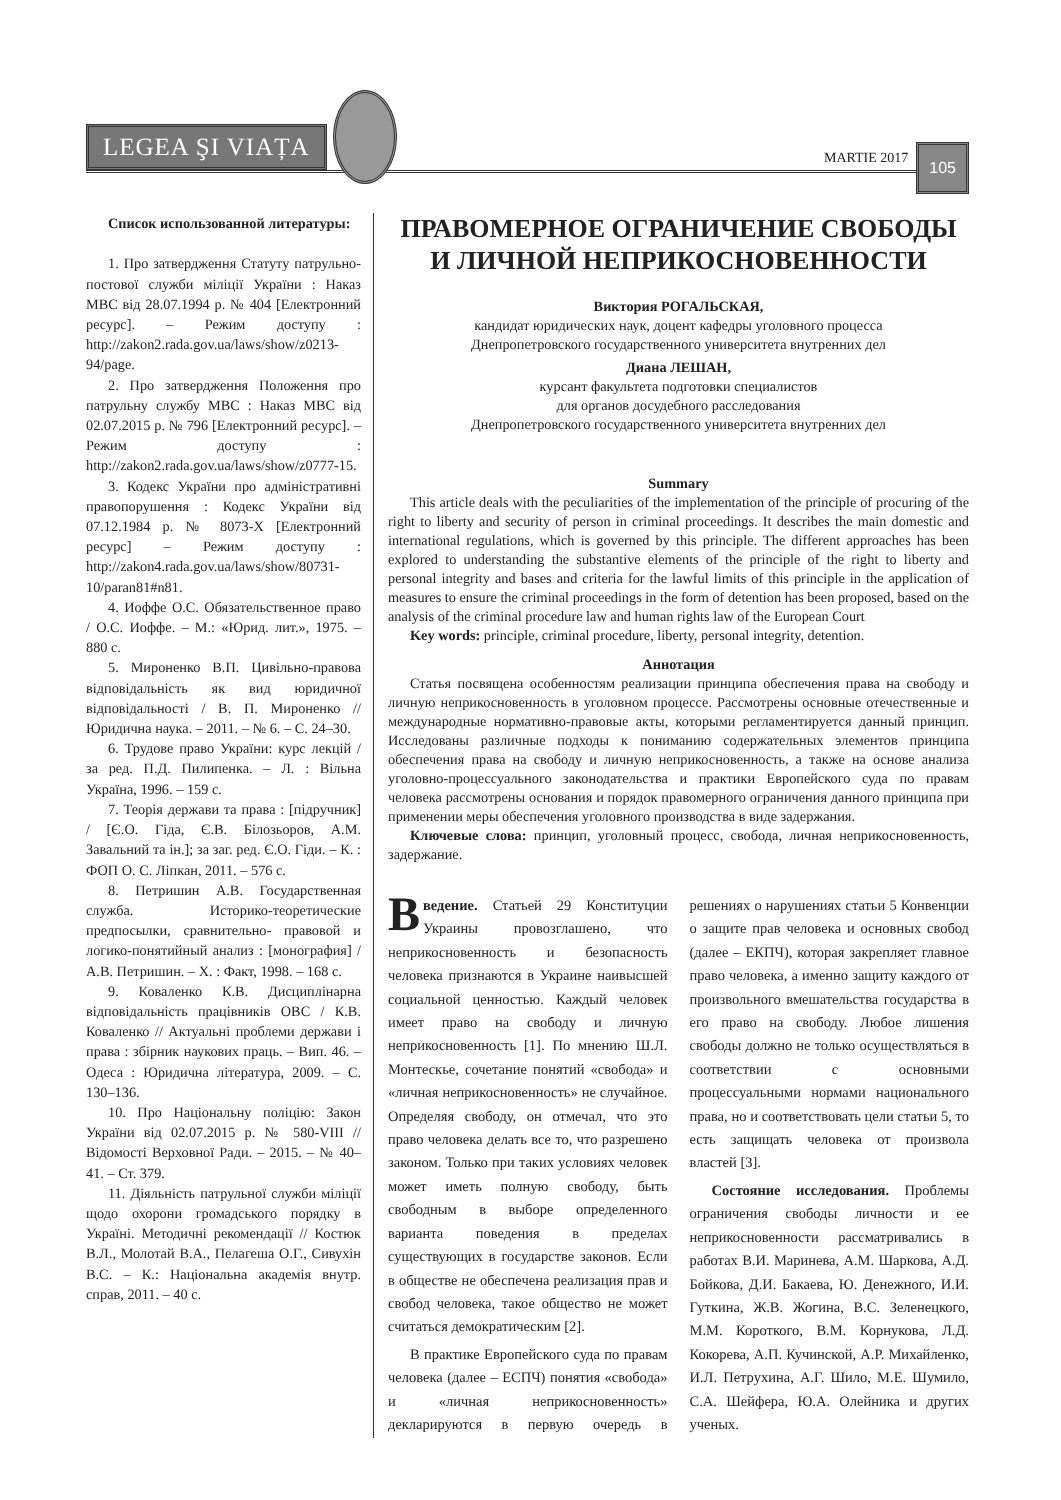LEGEA ŞI VIAȚA
MARTIE 2017
105
Список использованной литературы:
1. Про затвердження Статуту патрульно-постової служби міліції України : Наказ МВС від 28.07.1994 р. № 404 [Електронний ресурс]. – Режим доступу : http://zakon2.rada.gov.ua/laws/show/z0213-94/page.
2. Про затвердження Положення про патрульну службу МВС : Наказ МВС від 02.07.2015 р. № 796 [Електронний ресурс]. – Режим доступу : http://zakon2.rada.gov.ua/laws/show/z0777-15.
3. Кодекс України про адміністративні правопорушення : Кодекс України від 07.12.1984 р. № 8073-X [Електронний ресурс] – Режим доступу : http://zakon4.rada.gov.ua/laws/show/80731-10/paran81#n81.
4. Иоффе О.С. Обязательственное право / О.С. Иоффе. – М.: «Юрид. лит.», 1975. – 880 с.
5. Мироненко В.П. Цивільно-правова відповідальність як вид юридичної відповідальності / В. П. Мироненко // Юридична наука. – 2011. – № 6. – С. 24–30.
6. Трудове право України: курс лекцій / за ред. П.Д. Пилипенка. – Л. : Вільна Україна, 1996. – 159 с.
7. Теорія держави та права : [підручник] / [Є.О. Гіда, Є.В. Білозьоров, А.М. Завальний та ін.]; за заг. ред. Є.О. Гіди. – К. : ФОП О. С. Ліпкан, 2011. – 576 с.
8. Петришин А.В. Государственная служба. Историко-теоретические предпосылки, сравнительно- правовой и логико-понятийный анализ : [монография] / А.В. Петришин. – Х. : Факт, 1998. – 168 с.
9. Коваленко К.В. Дисциплінарна відповідальність працівників ОВС / К.В. Коваленко // Актуальні проблеми держави і права : збірник наукових праць. – Вип. 46. – Одеса : Юридична література, 2009. – С. 130–136.
10. Про Національну поліцію: Закон України від 02.07.2015 р. № 580-VIII // Відомості Верховної Ради. – 2015. – № 40–41. – Ст. 379.
11. Діяльність патрульної служби міліції щодо охорони громадського порядку в Україні. Методичні рекомендації // Костюк В.Л., Молотай В.А., Пелагеша О.Г., Сивухін В.С. – К.: Національна академія внутр. справ, 2011. – 40 с.
ПРАВОМЕРНОЕ ОГРАНИЧЕНИЕ СВОБОДЫ
И ЛИЧНОЙ НЕПРИКОСНОВЕННОСТИ
Виктория РОГАЛЬСКАЯ,
кандидат юридических наук, доцент кафедры уголовного процесса
Днепропетровского государственного университета внутренних дел
Диана ЛЕШАН,
курсант факультета подготовки специалистов
для органов досудебного расследования
Днепропетровского государственного университета внутренних дел
Summary
This article deals with the peculiarities of the implementation of the principle of procuring of the right to liberty and security of person in criminal proceedings. It describes the main domestic and international regulations, which is governed by this principle. The different approaches has been explored to understanding the substantive elements of the principle of the right to liberty and personal integrity and bases and criteria for the lawful limits of this principle in the application of measures to ensure the criminal proceedings in the form of detention has been proposed, based on the analysis of the criminal procedure law and human rights law of the European Court
Key words: principle, criminal procedure, liberty, personal integrity, detention.
Аннотация
Статья посвящена особенностям реализации принципа обеспечения права на свободу и личную неприкосновенность в уголовном процессе. Рассмотрены основные отечественные и международные нормативно-правовые акты, которыми регламентируется данный принцип. Исследованы различные подходы к пониманию содержательных элементов принципа обеспечения права на свободу и личную неприкосновенность, а также на основе анализа уголовно-процессуального законодательства и практики Европейского суда по правам человека рассмотрены основания и порядок правомерного ограничения данного принципа при применении меры обеспечения уголовного производства в виде задержания.
Ключевые слова: принцип, уголовный процесс, свобода, личная неприкосновенность, задержание.
Введение. Статьей 29 Конституции Украины провозглашено, что неприкосновенность и безопасность человека признаются в Украине наивысшей социальной ценностью. Каждый человек имеет право на свободу и личную неприкосновенность [1]. По мнению Ш.Л. Монтескье, сочетание понятий «свобода» и «личная неприкосновенность» не случайное. Определяя свободу, он отмечал, что это право человека делать все то, что разрешено законом. Только при таких условиях человек может иметь полную свободу, быть свободным в выборе определенного варианта поведения в пределах существующих в государстве законов. Если в обществе не обеспечена реализация прав и свобод человека, такое общество не может считаться демократическим [2].
В практике Европейского суда по правам человека (далее – ЕСПЧ) понятия «свобода» и «личная неприкосновенность» декларируются в первую очередь в решениях о нарушениях статьи 5 Конвенции о защите прав человека и основных свобод (далее – ЕКПЧ), которая закрепляет главное право человека, а именно защиту каждого от произвольного вмешательства государства в его право на свободу. Любое лишения свободы должно не только осуществляться в соответствии с основными процессуальными нормами национального права, но и соответствовать цели статьи 5, то есть защищать человека от произвола властей [3].
Состояние исследования. Проблемы ограничения свободы личности и ее неприкосновенности рассматривались в работах В.И. Маринева, А.М. Шаркова, А.Д. Бойкова, Д.И. Бакаева, Ю. Денежного, И.И. Гуткина, Ж.В. Жогина, В.С. Зеленецкого, М.М. Короткого, В.М. Корнукова, Л.Д. Кокорева, А.П. Кучинской, А.Р. Михайленко, И.Л. Петрухина, А.Г. Шило, М.Е. Шумило, С.А. Шейфера, Ю.А. Олейника и других ученых.